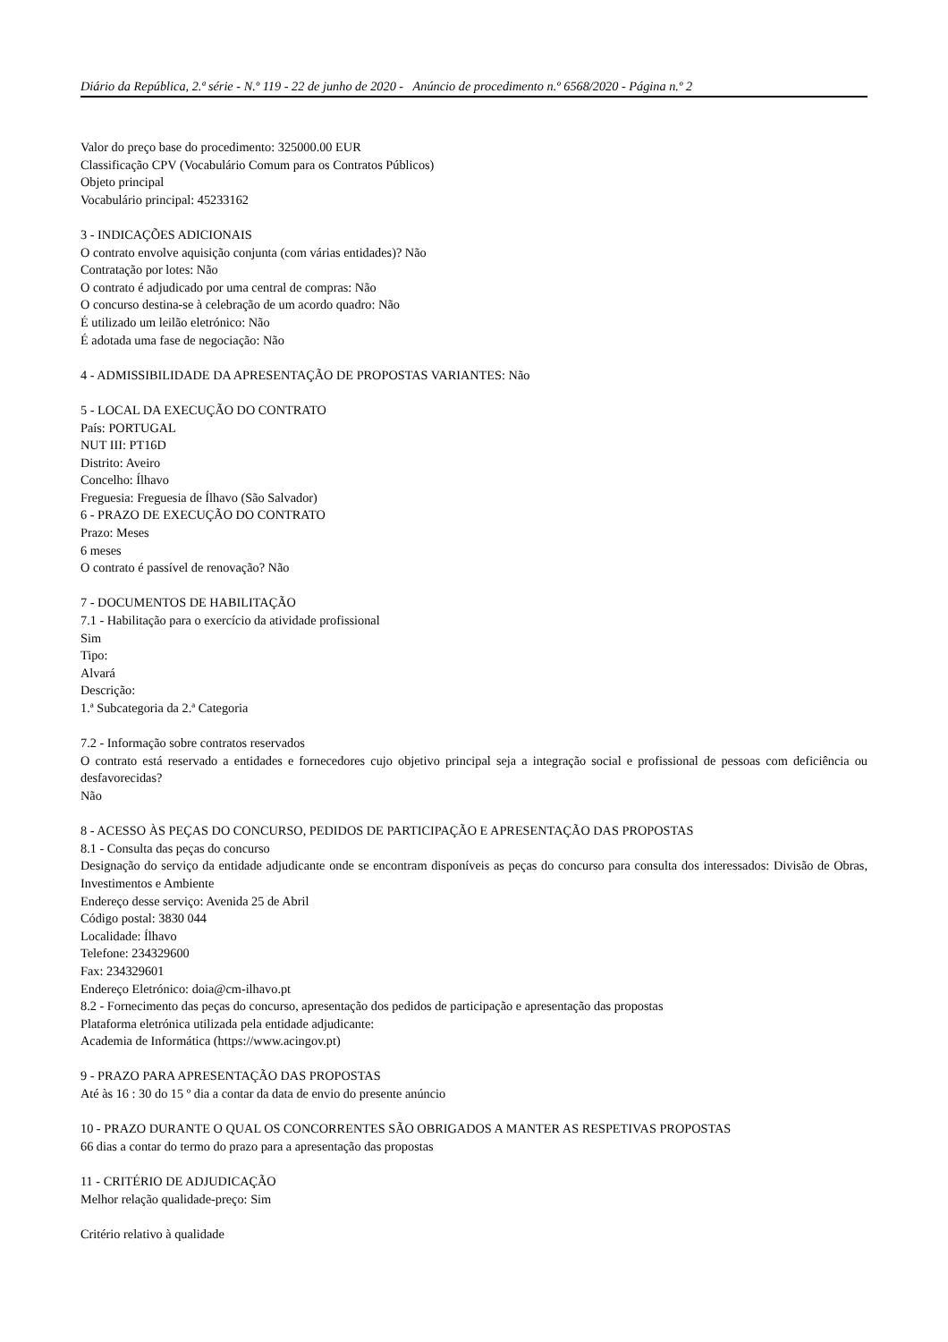Diário da República, 2.ª série - N.º 119 - 22 de junho de 2020 - Anúncio de procedimento n.º 6568/2020 - Página n.º 2
Valor do preço base do procedimento: 325000.00 EUR
Classificação CPV (Vocabulário Comum para os Contratos Públicos)
Objeto principal
Vocabulário principal: 45233162
3 - INDICAÇÕES ADICIONAIS
O contrato envolve aquisição conjunta (com várias entidades)? Não
Contratação por lotes: Não
O contrato é adjudicado por uma central de compras: Não
O concurso destina-se à celebração de um acordo quadro: Não
É utilizado um leilão eletrónico: Não
É adotada uma fase de negociação: Não
4 - ADMISSIBILIDADE DA APRESENTAÇÃO DE PROPOSTAS VARIANTES: Não
5 - LOCAL DA EXECUÇÃO DO CONTRATO
País: PORTUGAL
NUT III: PT16D
Distrito: Aveiro
Concelho: Ílhavo
Freguesia: Freguesia de Ílhavo (São Salvador)
6 - PRAZO DE EXECUÇÃO DO CONTRATO
Prazo: Meses
6 meses
O contrato é passível de renovação? Não
7 - DOCUMENTOS DE HABILITAÇÃO
7.1 - Habilitação para o exercício da atividade profissional
Sim
Tipo:
Alvará
Descrição:
1.ª Subcategoria da 2.ª Categoria
7.2 - Informação sobre contratos reservados
O contrato está reservado a entidades e fornecedores cujo objetivo principal seja a integração social e profissional de pessoas com deficiência ou desfavorecidas?
Não
8 - ACESSO ÀS PEÇAS DO CONCURSO, PEDIDOS DE PARTICIPAÇÃO E APRESENTAÇÃO DAS PROPOSTAS
8.1 - Consulta das peças do concurso
Designação do serviço da entidade adjudicante onde se encontram disponíveis as peças do concurso para consulta dos interessados: Divisão de Obras, Investimentos e Ambiente
Endereço desse serviço: Avenida 25 de Abril
Código postal: 3830 044
Localidade: Ílhavo
Telefone: 234329600
Fax: 234329601
Endereço Eletrónico: doia@cm-ilhavo.pt
8.2 - Fornecimento das peças do concurso, apresentação dos pedidos de participação e apresentação das propostas
Plataforma eletrónica utilizada pela entidade adjudicante:
Academia de Informática (https://www.acingov.pt)
9 - PRAZO PARA APRESENTAÇÃO DAS PROPOSTAS
Até às 16 : 30 do 15 º dia a contar da data de envio do presente anúncio
10 - PRAZO DURANTE O QUAL OS CONCORRENTES SÃO OBRIGADOS A MANTER AS RESPETIVAS PROPOSTAS
66 dias a contar do termo do prazo para a apresentação das propostas
11 - CRITÉRIO DE ADJUDICAÇÃO
Melhor relação qualidade-preço: Sim
Critério relativo à qualidade